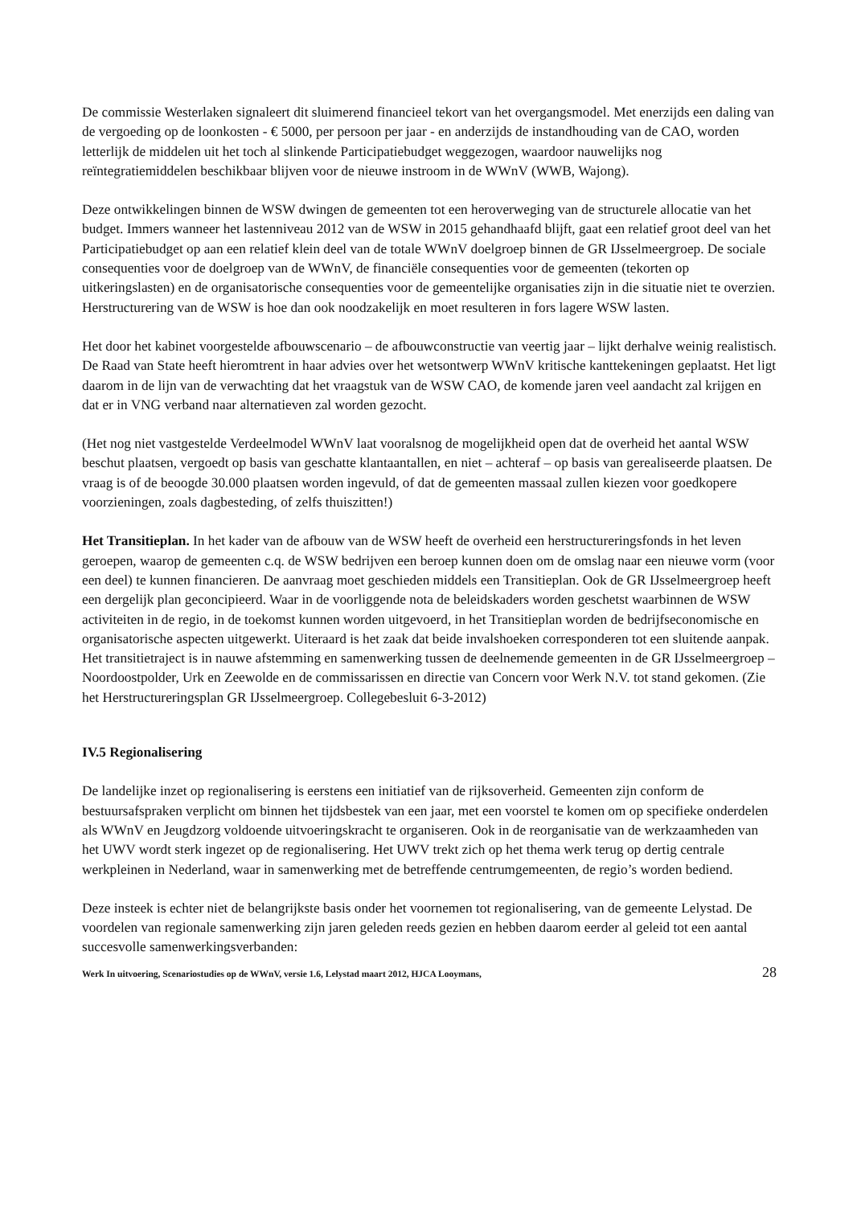De commissie Westerlaken signaleert dit sluimerend financieel tekort van het overgangsmodel. Met enerzijds een daling van de vergoeding op de loonkosten - € 5000, per persoon per jaar - en anderzijds de instandhouding van de CAO, worden letterlijk de middelen uit het toch al slinkende Participatiebudget weggezogen, waardoor nauwelijks nog reïntegratiemiddelen beschikbaar blijven voor de nieuwe instroom in de WWnV (WWB, Wajong).
Deze ontwikkelingen binnen de WSW dwingen de gemeenten tot een heroverweging van de structurele allocatie van het budget. Immers wanneer het lastenniveau 2012 van de WSW in 2015 gehandhaafd blijft, gaat een relatief groot deel van het Participatiebudget op aan een relatief klein deel van de totale WWnV doelgroep binnen de GR IJsselmeergroep. De sociale consequenties voor de doelgroep van de WWnV, de financiële consequenties voor de gemeenten (tekorten op uitkeringslasten) en de organisatorische consequenties voor de gemeentelijke organisaties zijn in die situatie niet te overzien. Herstructurering van de WSW is hoe dan ook noodzakelijk en moet resulteren in fors lagere WSW lasten.
Het door het kabinet voorgestelde afbouwscenario – de afbouwconstructie van veertig jaar – lijkt derhalve weinig realistisch. De Raad van State heeft hieromtrent in haar advies over het wetsontwerp WWnV kritische kanttekeningen geplaatst. Het ligt daarom in de lijn van de verwachting dat het vraagstuk van de WSW CAO, de komende jaren veel aandacht zal krijgen en dat er in VNG verband naar alternatieven zal worden gezocht.
(Het nog niet vastgestelde Verdeelmodel WWnV laat vooralsnog de mogelijkheid open dat de overheid het aantal WSW beschut plaatsen, vergoedt op basis van geschatte klantaantallen, en niet – achteraf – op basis van gerealiseerde plaatsen. De vraag is of de beoogde 30.000 plaatsen worden ingevuld, of dat de gemeenten massaal zullen kiezen voor goedkopere voorzieningen, zoals dagbesteding, of zelfs thuiszitten!)
Het Transitieplan. In het kader van de afbouw van de WSW heeft de overheid een herstructureringsfonds in het leven geroepen, waarop de gemeenten c.q. de WSW bedrijven een beroep kunnen doen om de omslag naar een nieuwe vorm (voor een deel) te kunnen financieren. De aanvraag moet geschieden middels een Transitieplan. Ook de GR IJsselmeergroep heeft een dergelijk plan geconcipieerd. Waar in de voorliggende nota de beleidskaders worden geschetst waarbinnen de WSW activiteiten in de regio, in de toekomst kunnen worden uitgevoerd, in het Transitieplan worden de bedrijfseconomische en organisatorische aspecten uitgewerkt. Uiteraard is het zaak dat beide invalshoeken corresponderen tot een sluitende aanpak. Het transitietraject is in nauwe afstemming en samenwerking tussen de deelnemende gemeenten in de GR IJsselmeergroep – Noordoostpolder, Urk en Zeewolde en de commissarissen en directie van Concern voor Werk N.V. tot stand gekomen. (Zie het Herstructureringsplan GR IJsselmeergroep. Collegebesluit 6-3-2012)
IV.5 Regionalisering
De landelijke inzet op regionalisering is eerstens een initiatief van de rijksoverheid. Gemeenten zijn conform de bestuursafspraken verplicht om binnen het tijdsbestek van een jaar, met een voorstel te komen om op specifieke onderdelen als WWnV en Jeugdzorg voldoende uitvoeringskracht te organiseren. Ook in de reorganisatie van de werkzaamheden van het UWV wordt sterk ingezet op de regionalisering. Het UWV trekt zich op het thema werk terug op dertig centrale werkpleinen in Nederland, waar in samenwerking met de betreffende centrumgemeenten, de regio’s worden bediend.
Deze insteek is echter niet de belangrijkste basis onder het voornemen tot regionalisering, van de gemeente Lelystad. De voordelen van regionale samenwerking zijn jaren geleden reeds gezien en hebben daarom eerder al geleid tot een aantal succesvolle samenwerkingsverbanden:
Werk In uitvoering, Scenariostudies op de WWnV, versie 1.6, Lelystad maart 2012, HJCA Looymans, 28